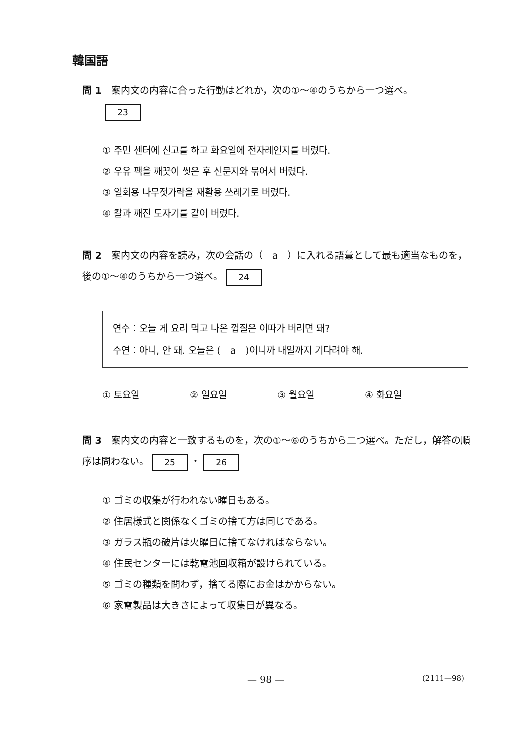韓国語
問 1　案内文の内容に合った行動はどれか，次の①～④のうちから一つ選べ。
23
① 주민 센터에 신고를 하고 화요일에 전자레인지를 버렸다.
② 우유 팩을 깨끗이 씻은 후 신문지와 묶어서 버렸다.
③ 일회용 나무젓가락을 재활용 쓰레기로 버렸다.
④ 칼과 깨진 도자기를 같이 버렸다.
問 2　案内文の内容を読み，次の会話の（　a　）に入れる語彙として最も適当なものを，後の①～④のうちから一つ選べ。 24
연수：오늘 게 요리 먹고 나온 껍질은 이따가 버리면 돼?
수연：아니, 안 돼. 오늘은 (　a　)이니까 내일까지 기다려야 해.
① 토요일 ② 일요일 ③ 월요일 ④ 화요일
問 3　案内文の内容と一致するものを，次の①～⑥のうちから二つ選べ。ただし，解答の順序は問わない。 25 ・ 26
① ゴミの収集が行われない曜日もある。
② 住居様式と関係なくゴミの捨て方は同じである。
③ ガラス瓶の破片は火曜日に捨てなければならない。
④ 住民センターには乾電池回収箱が設けられている。
⑤ ゴミの種類を問わず，捨てる際にお金はかからない。
⑥ 家電製品は大きさによって収集日が異なる。
— 98 — (2111—98)